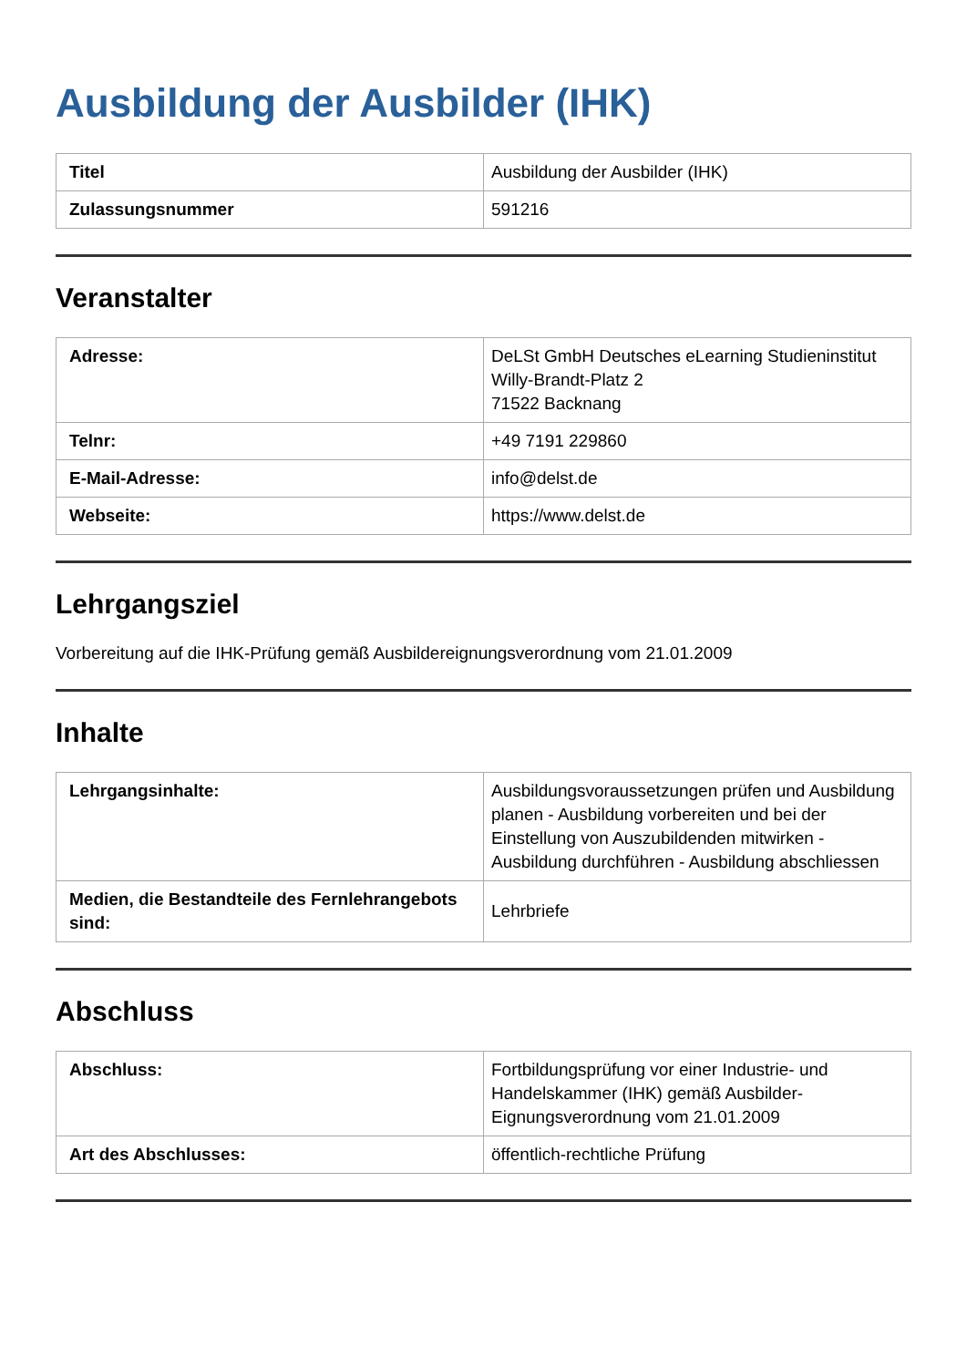Ausbildung der Ausbilder (IHK)
| Titel | Ausbildung der Ausbilder (IHK) |
| Zulassungsnummer | 591216 |
Veranstalter
| Adresse: | DeLSt GmbH Deutsches eLearning Studieninstitut Willy-Brandt-Platz 2 71522 Backnang |
| Telnr: | +49 7191 229860 |
| E-Mail-Adresse: | info@delst.de |
| Webseite: | https://www.delst.de |
Lehrgangsziel
Vorbereitung auf die IHK-Prüfung gemäß Ausbildereignungsverordnung vom 21.01.2009
Inhalte
| Lehrgangsinhalte: | Ausbildungsvoraussetzungen prüfen und Ausbildung planen - Ausbildung vorbereiten und bei der Einstellung von Auszubildenden mitwirken - Ausbildung durchführen - Ausbildung abschliessen |
| Medien, die Bestandteile des Fernlehrangebots sind: | Lehrbriefe |
Abschluss
| Abschluss: | Fortbildungsprüfung vor einer Industrie- und Handelskammer (IHK) gemäß Ausbilder-Eignungsverordnung vom 21.01.2009 |
| Art des Abschlusses: | öffentlich-rechtliche Prüfung |